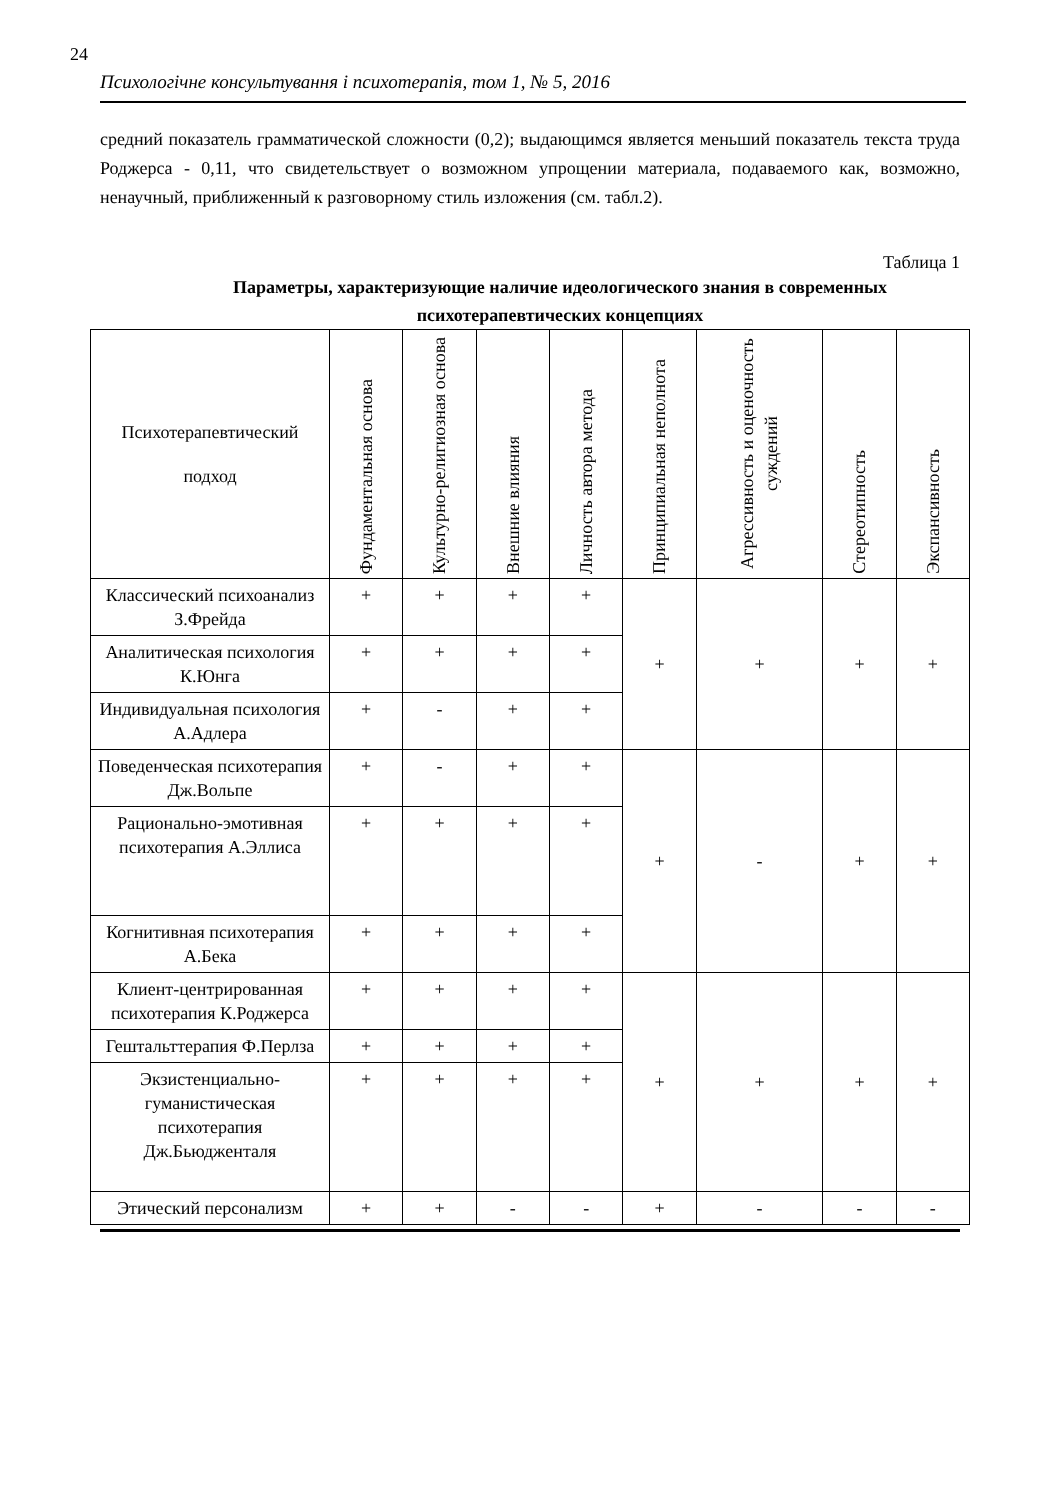24
Психологічне консультування і психотерапія, том 1, № 5, 2016
средний показатель грамматической сложности (0,2); выдающимся является меньший показатель текста труда Роджерса - 0,11, что свидетельствует о возможном упрощении материала, подаваемого как, возможно, ненаучный, приближенный к разговорному стиль изложения (см. табл.2).
Таблица 1
Параметры, характеризующие наличие идеологического знания в современных психотерапевтических концепциях
| Психотерапевтический подход | Фундаментальная основа | Культурно-религиозная основа | Внешние влияния | Личность автора метода | Принципиальная неполнота | Агрессивность и оценочность суждений | Стереотипность | Экспансивность |
| --- | --- | --- | --- | --- | --- | --- | --- | --- |
| Классический психоанализ З.Фрейда | + | + | + | + | + | + | + | + |
| Аналитическая психология К.Юнга | + | + | + | + | | | | |
| Индивидуальная психология А.Адлера | + | - | + | + | | | | |
| Поведенческая психотерапия Дж.Вольпе | + | - | + | + | + | - | + | + |
| Рационально-эмотивная психотерапия А.Эллиса | + | + | + | + | | | | |
| Когнитивная психотерапия А.Бека | + | + | + | + | | | | |
| Клиент-центрированная психотерапия К.Роджерса | + | + | + | + | + | + | + | + |
| Гештальттерапия Ф.Перлза | + | + | + | + | | | | |
| Экзистенциально-гуманистическая психотерапия Дж.Бьюдженталя | + | + | + | + | | | | |
| Этический персонализм | + | + | - | - | + | - | - | - |